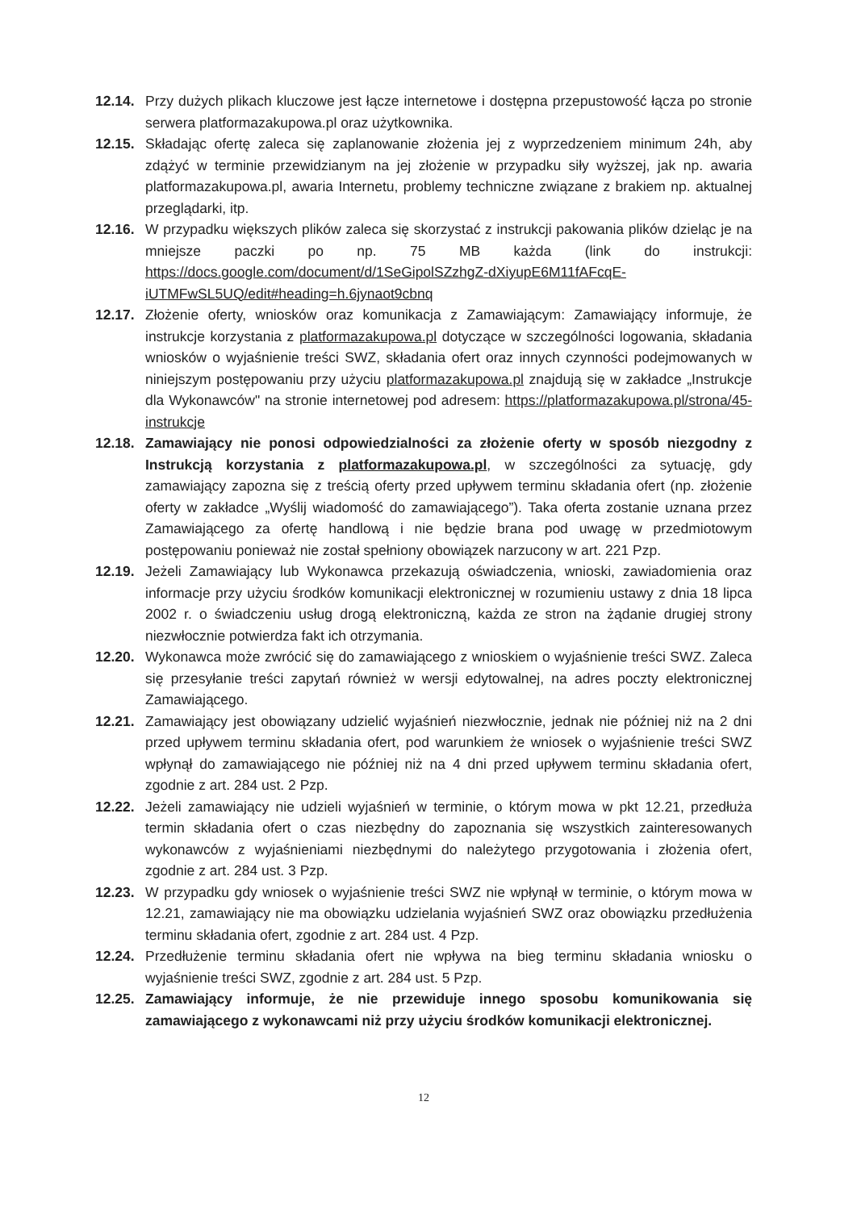12.14.
Przy dużych plikach kluczowe jest łącze internetowe i dostępna przepustowość łącza po stronie serwera platformazakupowa.pl oraz użytkownika.
12.15.
Składając ofertę zaleca się zaplanowanie złożenia jej z wyprzedzeniem minimum 24h, aby zdążyć w terminie przewidzianym na jej złożenie w przypadku siły wyższej, jak np. awaria platformazakupowa.pl, awaria Internetu, problemy techniczne związane z brakiem np. aktualnej przeglądarki, itp.
12.16.
W przypadku większych plików zaleca się skorzystać z instrukcji pakowania plików dzieląc je na mniejsze paczki po np. 75 MB każda (link do instrukcji: https://docs.google.com/document/d/1SeGipolSZzhgZ-dXiyupE6M11fAFcqE-iUTMFwSL5UQ/edit#heading=h.6jynaot9cbnq
12.17.
Złożenie oferty, wniosków oraz komunikacja z Zamawiającym: Zamawiający informuje, że instrukcje korzystania z platformazakupowa.pl dotyczące w szczególności logowania, składania wniosków o wyjaśnienie treści SWZ, składania ofert oraz innych czynności podejmowanych w niniejszym postępowaniu przy użyciu platformazakupowa.pl znajdują się w zakładce „Instrukcje dla Wykonawców" na stronie internetowej pod adresem: https://platformazakupowa.pl/strona/45-instrukcje
12.18.
Zamawiający nie ponosi odpowiedzialności za złożenie oferty w sposób niezgodny z Instrukcją korzystania z platformazakupowa.pl, w szczególności za sytuację, gdy zamawiający zapozna się z treścią oferty przed upływem terminu składania ofert (np. złożenie oferty w zakładce „Wyślij wiadomość do zamawiającego”). Taka oferta zostanie uznana przez Zamawiającego za ofertę handlową i nie będzie brana pod uwagę w przedmiotowym postępowaniu ponieważ nie został spełniony obowiązek narzucony w art. 221 Pzp.
12.19.
Jeżeli Zamawiający lub Wykonawca przekazują oświadczenia, wnioski, zawiadomienia oraz informacje przy użyciu środków komunikacji elektronicznej w rozumieniu ustawy z dnia 18 lipca 2002 r. o świadczeniu usług drogą elektroniczną, każda ze stron na żądanie drugiej strony niezwłocznie potwierdza fakt ich otrzymania.
12.20.
Wykonawca może zwrócić się do zamawiającego z wnioskiem o wyjaśnienie treści SWZ. Zaleca się przesyłanie treści zapytań również w wersji edytowalnej, na adres poczty elektronicznej Zamawiającego.
12.21.
Zamawiający jest obowiązany udzielić wyjaśnień niezwłocznie, jednak nie później niż na 2 dni przed upływem terminu składania ofert, pod warunkiem że wniosek o wyjaśnienie treści SWZ wpłynął do zamawiającego nie później niż na 4 dni przed upływem terminu składania ofert, zgodnie z art. 284 ust. 2 Pzp.
12.22.
Jeżeli zamawiający nie udzieli wyjaśnień w terminie, o którym mowa w pkt 12.21, przedłuża termin składania ofert o czas niezbędny do zapoznania się wszystkich zainteresowanych wykonawców z wyjaśnieniami niezbędnymi do należytego przygotowania i złożenia ofert, zgodnie z art. 284 ust. 3 Pzp.
12.23.
W przypadku gdy wniosek o wyjaśnienie treści SWZ nie wpłynął w terminie, o którym mowa w 12.21, zamawiający nie ma obowiązku udzielania wyjaśnień SWZ oraz obowiązku przedłużenia terminu składania ofert, zgodnie z art. 284 ust. 4 Pzp.
12.24.
Przedłużenie terminu składania ofert nie wpływa na bieg terminu składania wniosku o wyjaśnienie treści SWZ, zgodnie z art. 284 ust. 5 Pzp.
12.25.
Zamawiający informuje, że nie przewiduje innego sposobu komunikowania się zamawiającego z wykonawcami niż przy użyciu środków komunikacji elektronicznej.
12